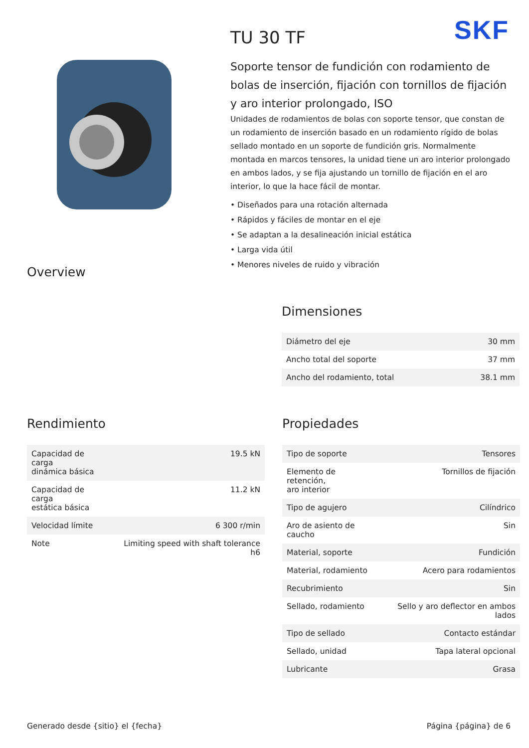SKF
TU 30 TF
Soporte tensor de fundición con rodamiento de bolas de inserción, fijación con tornillos de fijación y aro interior prolongado, ISO
Unidades de rodamientos de bolas con soporte tensor, que constan de un rodamiento de inserción basado en un rodamiento rígido de bolas sellado montado en un soporte de fundición gris. Normalmente montada en marcos tensores, la unidad tiene un aro interior prolongado en ambos lados, y se fija ajustando un tornillo de fijación en el aro interior, lo que la hace fácil de montar.
• Diseñados para una rotación alternada
• Rápidos y fáciles de montar en el eje
• Se adaptan a la desalineación inicial estática
• Larga vida útil
• Menores niveles de ruido y vibración
Overview
Dimensiones
| Diámetro del eje | 30 mm |
| Ancho total del soporte | 37 mm |
| Ancho del rodamiento, total | 38.1 mm |
Rendimiento
| Capacidad de carga dinámica básica | 19.5 kN |
| Capacidad de carga estática básica | 11.2 kN |
| Velocidad límite | 6 300 r/min |
| Note | Limiting speed with shaft tolerance h6 |
Propiedades
| Tipo de soporte | Tensores |
| Elemento de retención, aro interior | Tornillos de fijación |
| Tipo de agujero | Cilíndrico |
| Aro de asiento de caucho | Sin |
| Material, soporte | Fundición |
| Material, rodamiento | Acero para rodamientos |
| Recubrimiento | Sin |
| Sellado, rodamiento | Sello y aro deflector en ambos lados |
| Tipo de sellado | Contacto estándar |
| Sellado, unidad | Tapa lateral opcional |
| Lubricante | Grasa |
Generado desde {sitio} el {fecha} Página {página} de 6